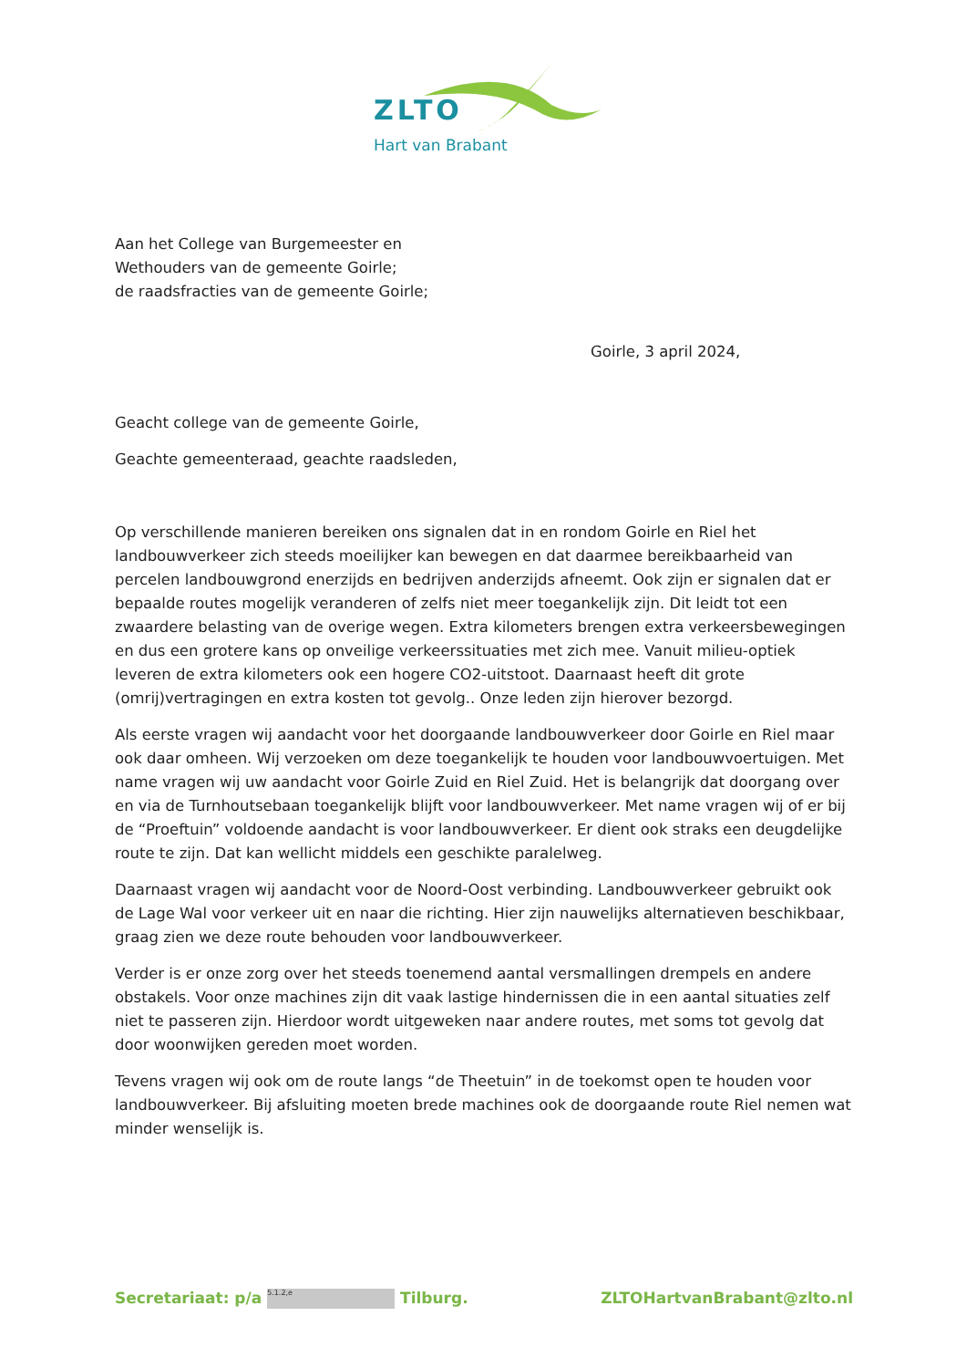ZLTO
Hart van Brabant
Aan het College van Burgemeester en
Wethouders van de gemeente Goirle;
de raadsfracties van de gemeente Goirle;
Goirle, 3 april 2024,
Geacht college van de gemeente Goirle,
Geachte gemeenteraad, geachte raadsleden,
Op verschillende manieren bereiken ons signalen dat in en rondom Goirle en Riel het landbouwverkeer zich steeds moeilijker kan bewegen en dat daarmee bereikbaarheid van percelen landbouwgrond enerzijds en bedrijven anderzijds afneemt. Ook zijn er signalen dat er bepaalde routes mogelijk veranderen of zelfs niet meer toegankelijk zijn. Dit leidt tot een zwaardere belasting van de overige wegen. Extra kilometers brengen extra verkeersbewegingen en dus een grotere kans op onveilige verkeerssituaties met zich mee. Vanuit milieu-optiek leveren de extra kilometers ook een hogere CO2-uitstoot. Daarnaast heeft dit grote (omrij)vertragingen en extra kosten tot gevolg.. Onze leden zijn hierover bezorgd.
Als eerste vragen wij aandacht voor het doorgaande landbouwverkeer door Goirle en Riel maar ook daar omheen. Wij verzoeken om deze toegankelijk te houden voor landbouwvoertuigen. Met name vragen wij uw aandacht voor Goirle Zuid en Riel Zuid. Het is belangrijk dat doorgang over en via de Turnhoutsebaan toegankelijk blijft voor landbouwverkeer. Met name vragen wij of er bij de “Proeftuin” voldoende aandacht is voor landbouwverkeer. Er dient ook straks een deugdelijke route te zijn. Dat kan wellicht middels een geschikte paralelweg.
Daarnaast vragen wij aandacht voor de Noord-Oost verbinding. Landbouwverkeer gebruikt ook de Lage Wal voor verkeer uit en naar die richting. Hier zijn nauwelijks alternatieven beschikbaar, graag zien we deze route behouden voor landbouwverkeer.
Verder is er onze zorg over het steeds toenemend aantal versmallingen drempels en andere obstakels. Voor onze machines zijn dit vaak lastige hindernissen die in een aantal situaties zelf niet te passeren zijn. Hierdoor wordt uitgeweken naar andere routes, met soms tot gevolg dat door woonwijken gereden moet worden.
Tevens vragen wij ook om de route langs “de Theetuin” in de toekomst open te houden voor landbouwverkeer. Bij afsluiting moeten brede machines ook de doorgaande route Riel nemen wat minder wenselijk is.
Secretariaat: p/a 5.1.2,e Tilburg. ZLTOHartvanBrabant@zlto.nl